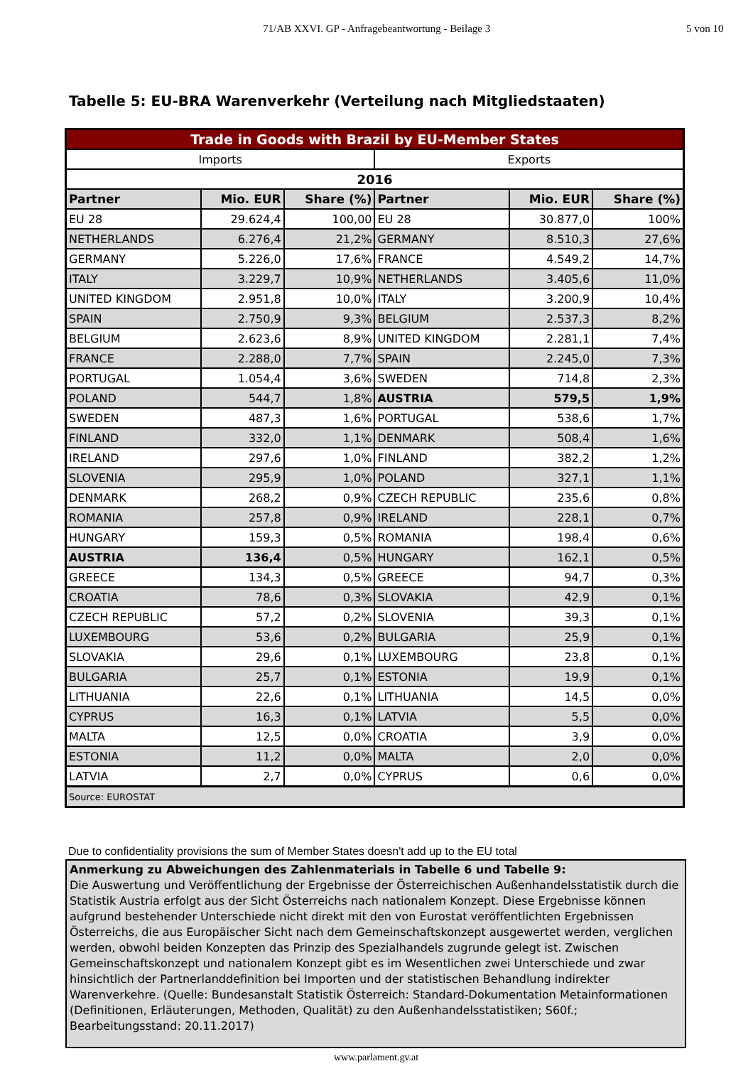71/AB XXVI. GP - Anfragebeantwortung - Beilage 3 5 von 10
Tabelle 5: EU-BRA Warenverkehr (Verteilung nach Mitgliedstaaten)
| Trade in Goods with Brazil by EU-Member States | | | | | |
| Imports | | | Exports | | |
| 2016 | | | | | |
| Partner | Mio. EUR | Share (%) | Partner | Mio. EUR | Share (%) |
| EU 28 | 29.624,4 | 100,00 | EU 28 | 30.877,0 | 100% |
| NETHERLANDS | 6.276,4 | 21,2% | GERMANY | 8.510,3 | 27,6% |
| GERMANY | 5.226,0 | 17,6% | FRANCE | 4.549,2 | 14,7% |
| ITALY | 3.229,7 | 10,9% | NETHERLANDS | 3.405,6 | 11,0% |
| UNITED KINGDOM | 2.951,8 | 10,0% | ITALY | 3.200,9 | 10,4% |
| SPAIN | 2.750,9 | 9,3% | BELGIUM | 2.537,3 | 8,2% |
| BELGIUM | 2.623,6 | 8,9% | UNITED KINGDOM | 2.281,1 | 7,4% |
| FRANCE | 2.288,0 | 7,7% | SPAIN | 2.245,0 | 7,3% |
| PORTUGAL | 1.054,4 | 3,6% | SWEDEN | 714,8 | 2,3% |
| POLAND | 544,7 | 1,8% | AUSTRIA | 579,5 | 1,9% |
| SWEDEN | 487,3 | 1,6% | PORTUGAL | 538,6 | 1,7% |
| FINLAND | 332,0 | 1,1% | DENMARK | 508,4 | 1,6% |
| IRELAND | 297,6 | 1,0% | FINLAND | 382,2 | 1,2% |
| SLOVENIA | 295,9 | 1,0% | POLAND | 327,1 | 1,1% |
| DENMARK | 268,2 | 0,9% | CZECH REPUBLIC | 235,6 | 0,8% |
| ROMANIA | 257,8 | 0,9% | IRELAND | 228,1 | 0,7% |
| HUNGARY | 159,3 | 0,5% | ROMANIA | 198,4 | 0,6% |
| AUSTRIA | 136,4 | 0,5% | HUNGARY | 162,1 | 0,5% |
| GREECE | 134,3 | 0,5% | GREECE | 94,7 | 0,3% |
| CROATIA | 78,6 | 0,3% | SLOVAKIA | 42,9 | 0,1% |
| CZECH REPUBLIC | 57,2 | 0,2% | SLOVENIA | 39,3 | 0,1% |
| LUXEMBOURG | 53,6 | 0,2% | BULGARIA | 25,9 | 0,1% |
| SLOVAKIA | 29,6 | 0,1% | LUXEMBOURG | 23,8 | 0,1% |
| BULGARIA | 25,7 | 0,1% | ESTONIA | 19,9 | 0,1% |
| LITHUANIA | 22,6 | 0,1% | LITHUANIA | 14,5 | 0,0% |
| CYPRUS | 16,3 | 0,1% | LATVIA | 5,5 | 0,0% |
| MALTA | 12,5 | 0,0% | CROATIA | 3,9 | 0,0% |
| ESTONIA | 11,2 | 0,0% | MALTA | 2,0 | 0,0% |
| LATVIA | 2,7 | 0,0% | CYPRUS | 0,6 | 0,0% |
| Source: EUROSTAT | | | | | |
Due to confidentiality provisions the sum of Member States doesn't add up to the EU total
Anmerkung zu Abweichungen des Zahlenmaterials in Tabelle 6 und Tabelle 9:
Die Auswertung und Veröffentlichung der Ergebnisse der Österreichischen Außenhandelsstatistik durch die Statistik Austria erfolgt aus der Sicht Österreichs nach nationalem Konzept. Diese Ergebnisse können aufgrund bestehender Unterschiede nicht direkt mit den von Eurostat veröffentlichten Ergebnissen Österreichs, die aus Europäischer Sicht nach dem Gemeinschaftskonzept ausgewertet werden, verglichen werden, obwohl beiden Konzepten das Prinzip des Spezialhandels zugrunde gelegt ist. Zwischen Gemeinschaftskonzept und nationalem Konzept gibt es im Wesentlichen zwei Unterschiede und zwar hinsichtlich der Partnerlanddefinition bei Importen und der statistischen Behandlung indirekter Warenverkehre. (Quelle: Bundesanstalt Statistik Österreich: Standard-Dokumentation Metainformationen (Definitionen, Erläuterungen, Methoden, Qualität) zu den Außenhandelsstatistiken; S60f.; Bearbeitungsstand: 20.11.2017)
www.parlament.gv.at